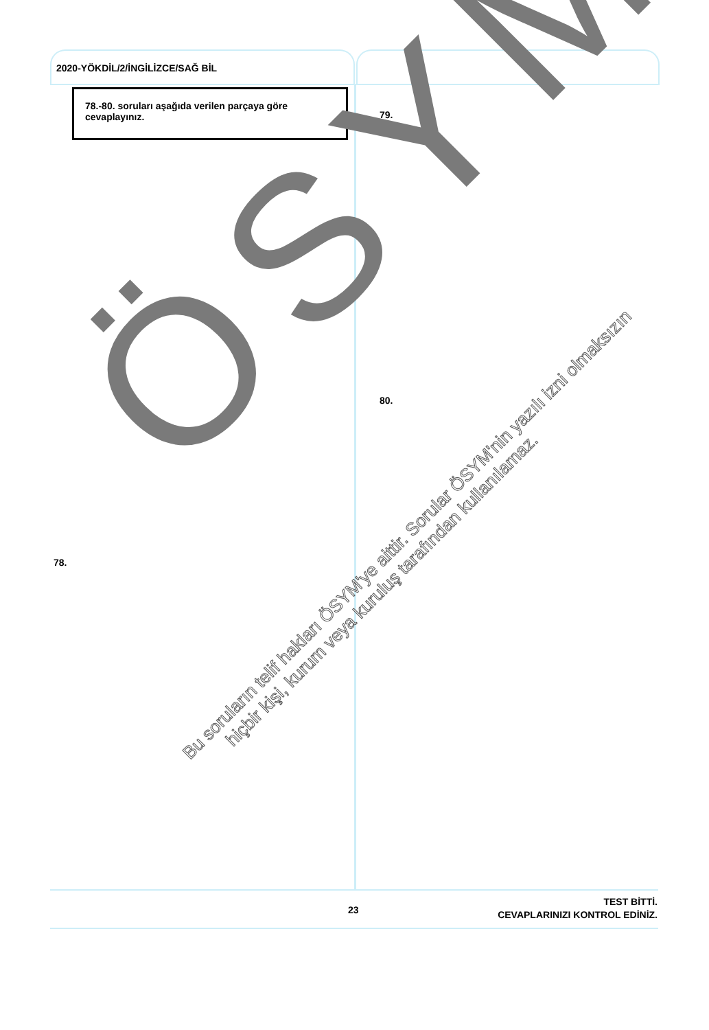2020-YÖKDİL/2/İNGİLİZCE/SAĞ BİL
78.-80. soruları aşağıda verilen parçaya göre cevaplayınız.
79.
80.
78.
ÖSYM
Bu soruların telif hakları ÖSYM'ye aittir. Sorular ÖSYM'nin yazılı izni olmaksızın
hiçbir kişi, kurum veya kuruluş tarafından kullanılamaz.
23
TEST BİTTİ.
CEVAPLARINIZI KONTROL EDİNİZ.